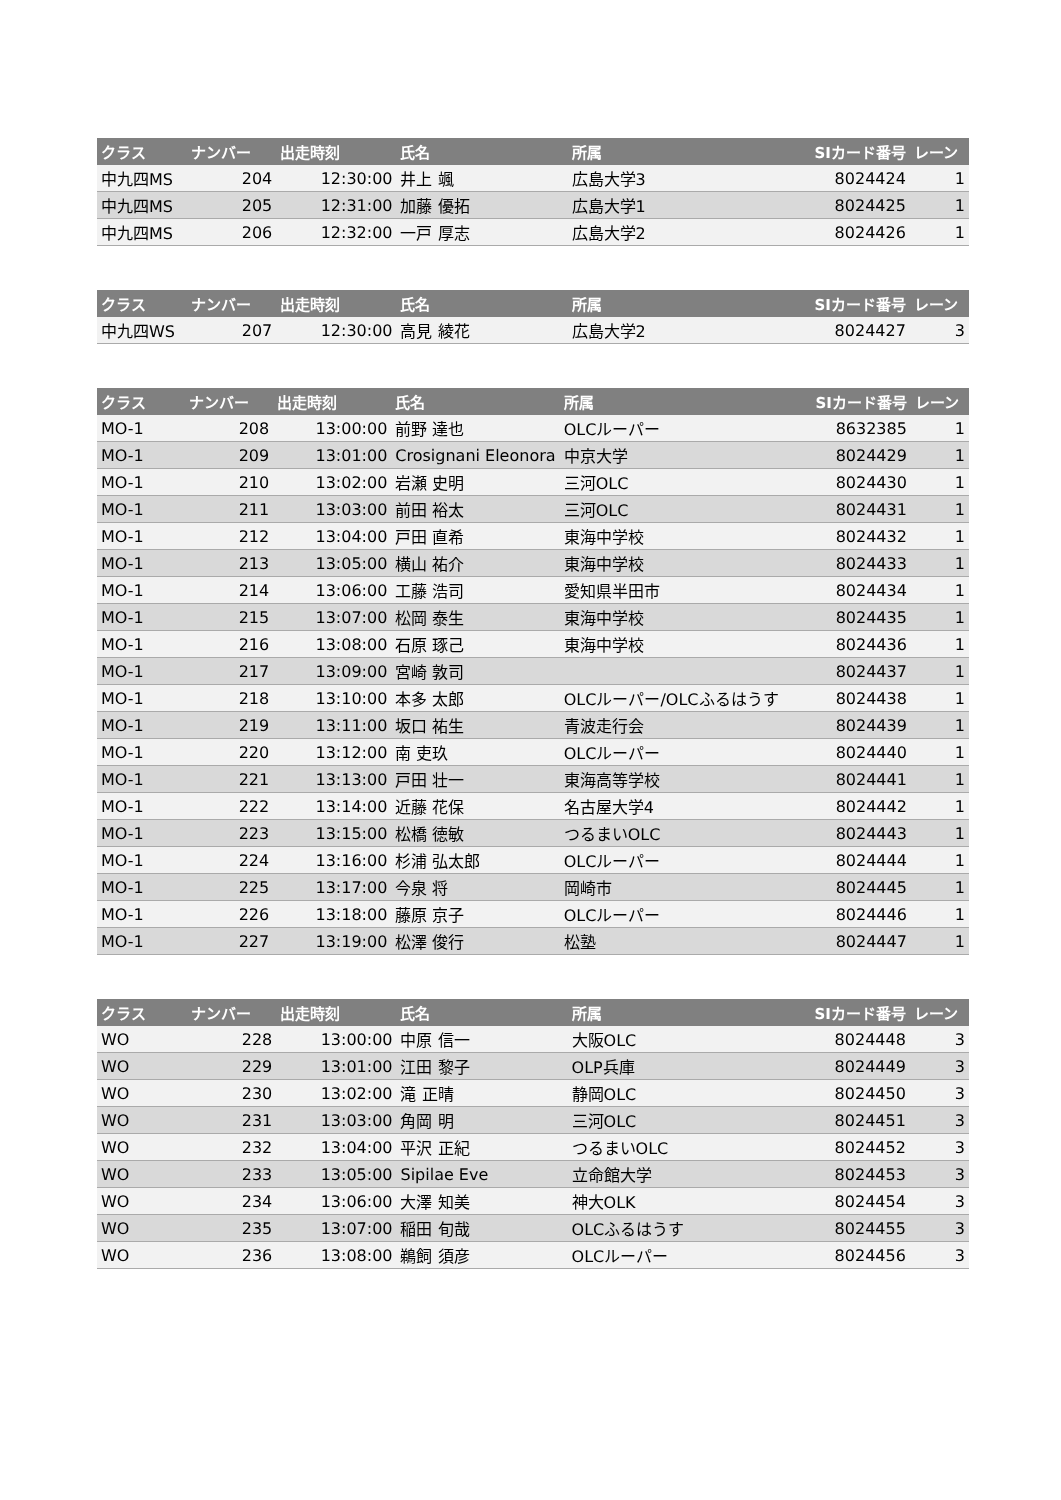| クラス | ナンバー | 出走時刻 | 氏名 | 所属 | SIカード番号 | レーン |
| --- | --- | --- | --- | --- | --- | --- |
| 中九四MS | 204 | 12:30:00 | 井上 颯 | 広島大学3 | 8024424 | 1 |
| 中九四MS | 205 | 12:31:00 | 加藤 優拓 | 広島大学1 | 8024425 | 1 |
| 中九四MS | 206 | 12:32:00 | 一戸 厚志 | 広島大学2 | 8024426 | 1 |
| クラス | ナンバー | 出走時刻 | 氏名 | 所属 | SIカード番号 | レーン |
| --- | --- | --- | --- | --- | --- | --- |
| 中九四WS | 207 | 12:30:00 | 高見 綾花 | 広島大学2 | 8024427 | 3 |
| クラス | ナンバー | 出走時刻 | 氏名 | 所属 | SIカード番号 | レーン |
| --- | --- | --- | --- | --- | --- | --- |
| MO-1 | 208 | 13:00:00 | 前野 達也 | OLCルーパー | 8632385 | 1 |
| MO-1 | 209 | 13:01:00 | Crosignani Eleonora | 中京大学 | 8024429 | 1 |
| MO-1 | 210 | 13:02:00 | 岩瀬 史明 | 三河OLC | 8024430 | 1 |
| MO-1 | 211 | 13:03:00 | 前田 裕太 | 三河OLC | 8024431 | 1 |
| MO-1 | 212 | 13:04:00 | 戸田 直希 | 東海中学校 | 8024432 | 1 |
| MO-1 | 213 | 13:05:00 | 横山 祐介 | 東海中学校 | 8024433 | 1 |
| MO-1 | 214 | 13:06:00 | 工藤 浩司 | 愛知県半田市 | 8024434 | 1 |
| MO-1 | 215 | 13:07:00 | 松岡 泰生 | 東海中学校 | 8024435 | 1 |
| MO-1 | 216 | 13:08:00 | 石原 琢己 | 東海中学校 | 8024436 | 1 |
| MO-1 | 217 | 13:09:00 | 宮崎 敦司 | | 8024437 | 1 |
| MO-1 | 218 | 13:10:00 | 本多 太郎 | OLCルーパー/OLCふるはうす | 8024438 | 1 |
| MO-1 | 219 | 13:11:00 | 坂口 祐生 | 青波走行会 | 8024439 | 1 |
| MO-1 | 220 | 13:12:00 | 南 吏玖 | OLCルーパー | 8024440 | 1 |
| MO-1 | 221 | 13:13:00 | 戸田 壮一 | 東海高等学校 | 8024441 | 1 |
| MO-1 | 222 | 13:14:00 | 近藤 花保 | 名古屋大学4 | 8024442 | 1 |
| MO-1 | 223 | 13:15:00 | 松橋 徳敏 | つるまいOLC | 8024443 | 1 |
| MO-1 | 224 | 13:16:00 | 杉浦 弘太郎 | OLCルーパー | 8024444 | 1 |
| MO-1 | 225 | 13:17:00 | 今泉 将 | 岡崎市 | 8024445 | 1 |
| MO-1 | 226 | 13:18:00 | 藤原 京子 | OLCルーパー | 8024446 | 1 |
| MO-1 | 227 | 13:19:00 | 松澤 俊行 | 松塾 | 8024447 | 1 |
| クラス | ナンバー | 出走時刻 | 氏名 | 所属 | SIカード番号 | レーン |
| --- | --- | --- | --- | --- | --- | --- |
| WO | 228 | 13:00:00 | 中原 信一 | 大阪OLC | 8024448 | 3 |
| WO | 229 | 13:01:00 | 江田 黎子 | OLP兵庫 | 8024449 | 3 |
| WO | 230 | 13:02:00 | 滝 正晴 | 静岡OLC | 8024450 | 3 |
| WO | 231 | 13:03:00 | 角岡 明 | 三河OLC | 8024451 | 3 |
| WO | 232 | 13:04:00 | 平沢 正紀 | つるまいOLC | 8024452 | 3 |
| WO | 233 | 13:05:00 | Sipilae Eve | 立命館大学 | 8024453 | 3 |
| WO | 234 | 13:06:00 | 大澤 知美 | 神大OLK | 8024454 | 3 |
| WO | 235 | 13:07:00 | 稲田 旬哉 | OLCふるはうす | 8024455 | 3 |
| WO | 236 | 13:08:00 | 鵜飼 須彦 | OLCルーパー | 8024456 | 3 |